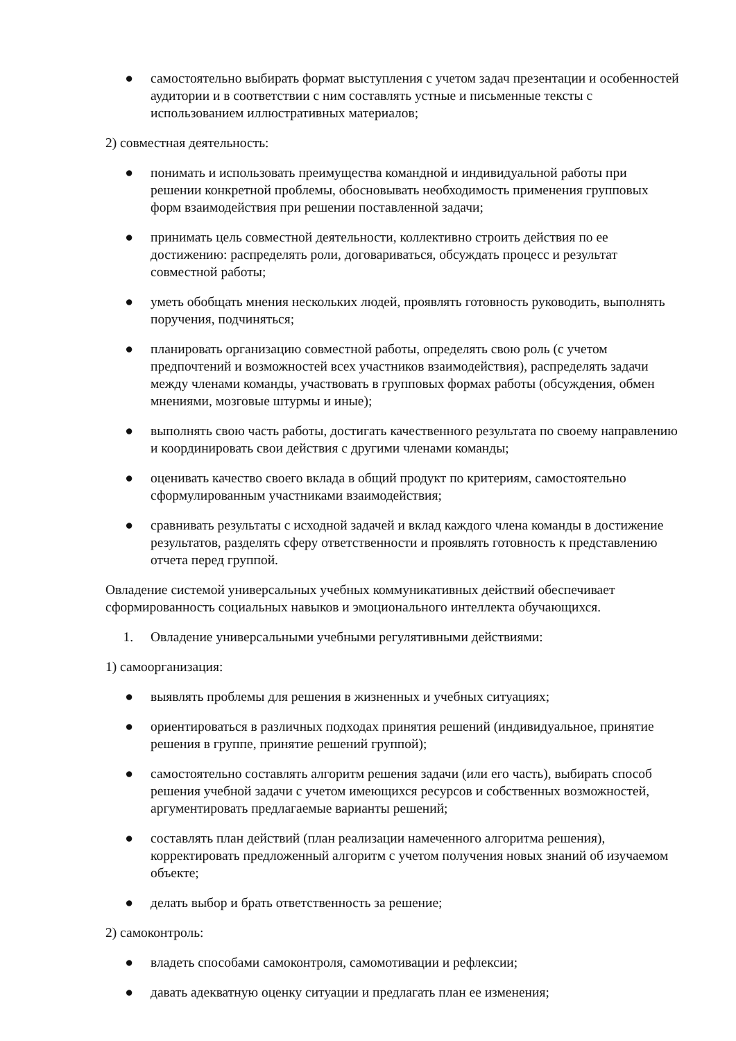● самостоятельно выбирать формат выступления с учетом задач презентации и особенностей аудитории и в соответствии с ним составлять устные и письменные тексты с использованием иллюстративных материалов;
2) совместная деятельность:
● понимать и использовать преимущества командной и индивидуальной работы при решении конкретной проблемы, обосновывать необходимость применения групповых форм взаимодействия при решении поставленной задачи;
● принимать цель совместной деятельности, коллективно строить действия по ее достижению: распределять роли, договариваться, обсуждать процесс и результат совместной работы;
● уметь обобщать мнения нескольких людей, проявлять готовность руководить, выполнять поручения, подчиняться;
● планировать организацию совместной работы, определять свою роль (с учетом предпочтений и возможностей всех участников взаимодействия), распределять задачи между членами команды, участвовать в групповых формах работы (обсуждения, обмен мнениями, мозговые штурмы и иные);
● выполнять свою часть работы, достигать качественного результата по своему направлению и координировать свои действия с другими членами команды;
● оценивать качество своего вклада в общий продукт по критериям, самостоятельно сформулированным участниками взаимодействия;
● сравнивать результаты с исходной задачей и вклад каждого члена команды в достижение результатов, разделять сферу ответственности и проявлять готовность к представлению отчета перед группой.
Овладение системой универсальных учебных коммуникативных действий обеспечивает сформированность социальных навыков и эмоционального интеллекта обучающихся.
1. Овладение универсальными учебными регулятивными действиями:
1) самоорганизация:
● выявлять проблемы для решения в жизненных и учебных ситуациях;
● ориентироваться в различных подходах принятия решений (индивидуальное, принятие решения в группе, принятие решений группой);
● самостоятельно составлять алгоритм решения задачи (или его часть), выбирать способ решения учебной задачи с учетом имеющихся ресурсов и собственных возможностей, аргументировать предлагаемые варианты решений;
● составлять план действий (план реализации намеченного алгоритма решения), корректировать предложенный алгоритм с учетом получения новых знаний об изучаемом объекте;
● делать выбор и брать ответственность за решение;
2) самоконтроль:
● владеть способами самоконтроля, самомотивации и рефлексии;
● давать адекватную оценку ситуации и предлагать план ее изменения;